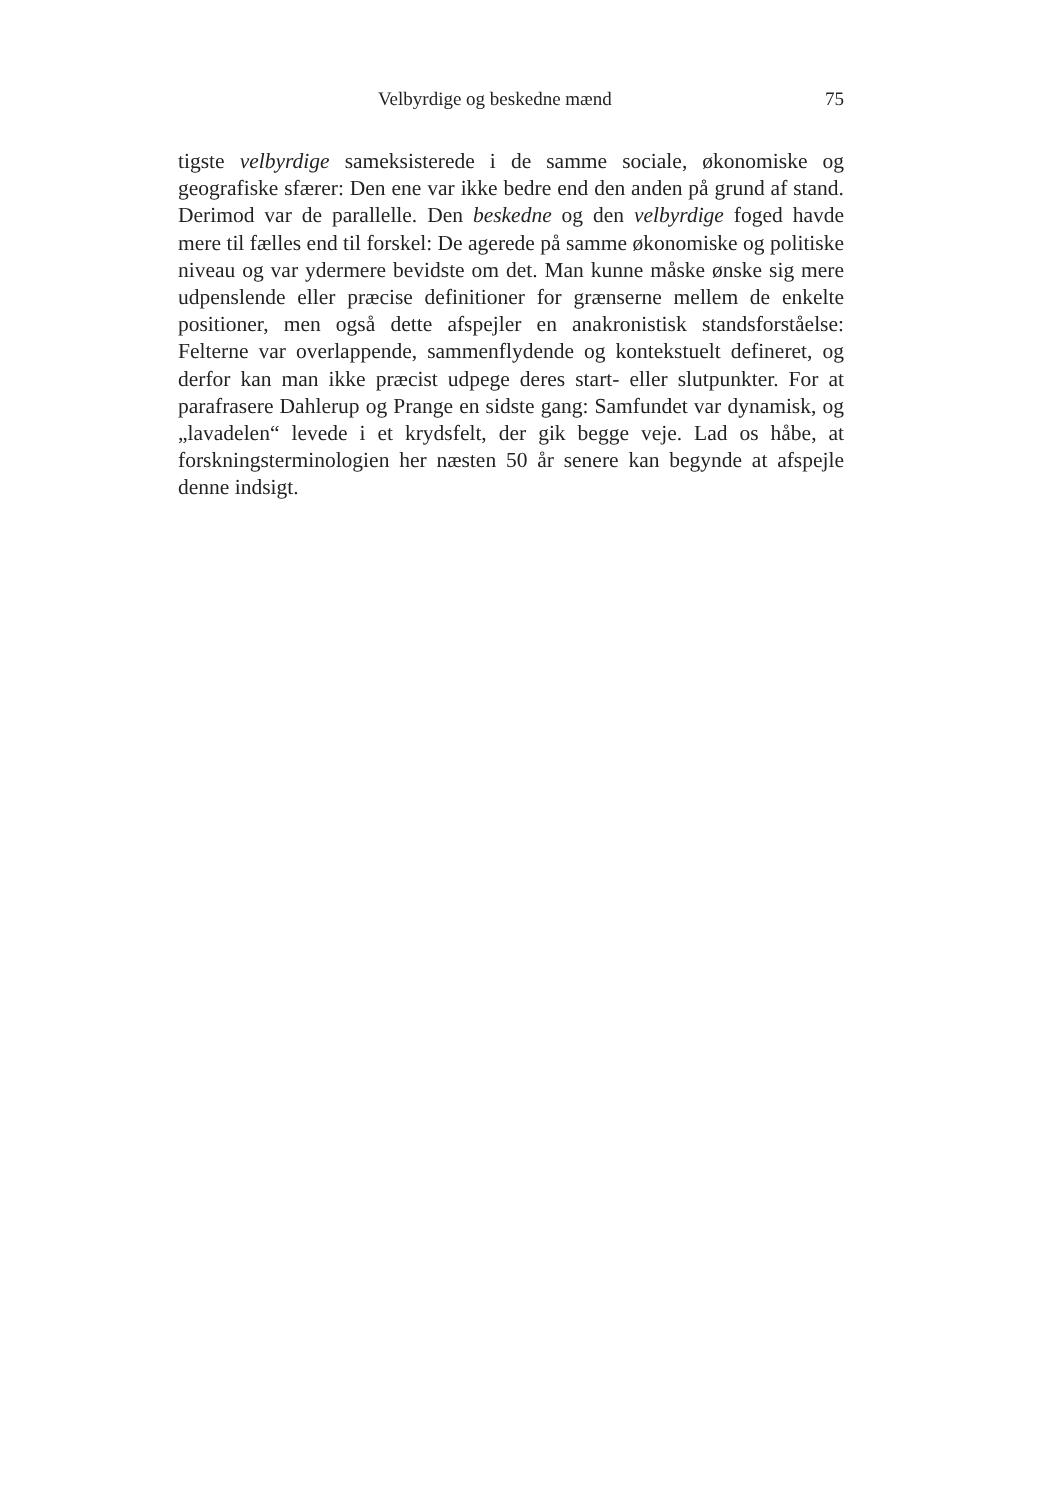Velbyrdige og beskedne mænd 75
tigste velbyrdige sameksisterede i de samme sociale, økonomiske og geografiske sfærer: Den ene var ikke bedre end den anden på grund af stand. Derimod var de parallelle. Den beskedne og den velbyrdige foged havde mere til fælles end til forskel: De agerede på samme økonomiske og politiske niveau og var ydermere bevidste om det. Man kunne måske ønske sig mere udpenslende eller præcise definitioner for grænserne mellem de enkelte positioner, men også dette afspejler en anakronistisk standsforståelse: Felterne var overlappende, sammenflydende og kontekstuelt defineret, og derfor kan man ikke præcist udpege deres start- eller slutpunkter. For at parafrasere Dahlerup og Prange en sidste gang: Samfundet var dynamisk, og „lavadelen“ levede i et krydsfelt, der gik begge veje. Lad os håbe, at forskningsterminologien her næsten 50 år senere kan begynde at afspejle denne indsigt.